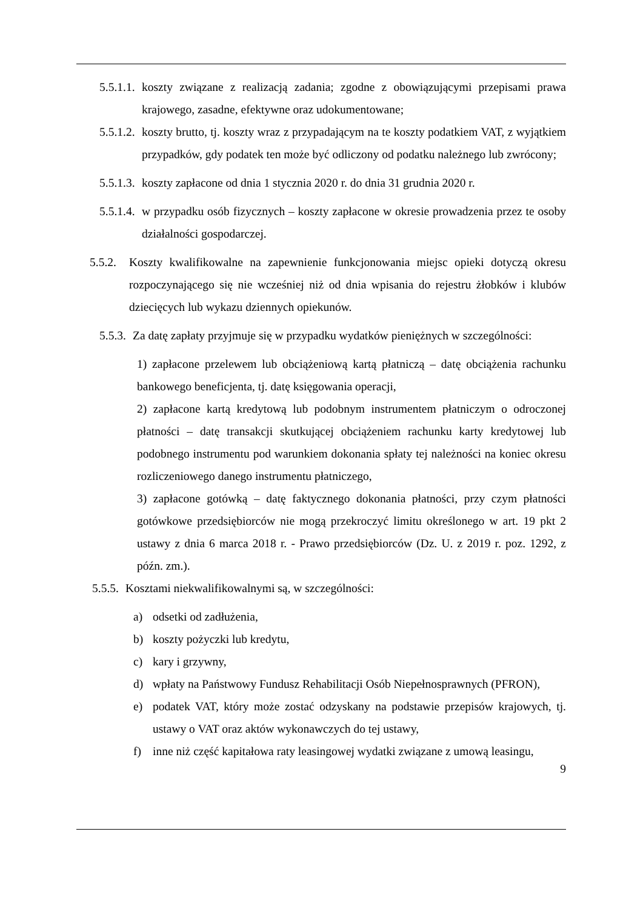5.5.1.1. koszty związane z realizacją zadania; zgodne z obowiązującymi przepisami prawa krajowego, zasadne, efektywne oraz udokumentowane;
5.5.1.2. koszty brutto, tj. koszty wraz z przypadającym na te koszty podatkiem VAT, z wyjątkiem przypadków, gdy podatek ten może być odliczony od podatku należnego lub zwrócony;
5.5.1.3. koszty zapłacone od dnia 1 stycznia 2020 r. do dnia 31 grudnia 2020 r.
5.5.1.4. w przypadku osób fizycznych – koszty zapłacone w okresie prowadzenia przez te osoby działalności gospodarczej.
5.5.2. Koszty kwalifikowalne na zapewnienie funkcjonowania miejsc opieki dotyczą okresu rozpoczynającego się nie wcześniej niż od dnia wpisania do rejestru żłobków i klubów dziecięcych lub wykazu dziennych opiekunów.
5.5.3. Za datę zapłaty przyjmuje się w przypadku wydatków pieniężnych w szczególności:
1) zapłacone przelewem lub obciążeniową kartą płatniczą – datę obciążenia rachunku bankowego beneficjenta, tj. datę księgowania operacji,
2) zapłacone kartą kredytową lub podobnym instrumentem płatniczym o odroczonej płatności – datę transakcji skutkującej obciążeniem rachunku karty kredytowej lub podobnego instrumentu pod warunkiem dokonania spłaty tej należności na koniec okresu rozliczeniowego danego instrumentu płatniczego,
3) zapłacone gotówką – datę faktycznego dokonania płatności, przy czym płatności gotówkowe przedsiębiorców nie mogą przekroczyć limitu określonego w art. 19 pkt 2 ustawy z dnia 6 marca 2018 r. - Prawo przedsiębiorców (Dz. U. z 2019 r. poz. 1292, z późn. zm.).
5.5.5. Kosztami niekwalifikowalnymi są, w szczególności:
a) odsetki od zadłużenia,
b) koszty pożyczki lub kredytu,
c) kary i grzywny,
d) wpłaty na Państwowy Fundusz Rehabilitacji Osób Niepełnosprawnych (PFRON),
e) podatek VAT, który może zostać odzyskany na podstawie przepisów krajowych, tj. ustawy o VAT oraz aktów wykonawczych do tej ustawy,
f) inne niż część kapitałowa raty leasingowej wydatki związane z umową leasingu,
9